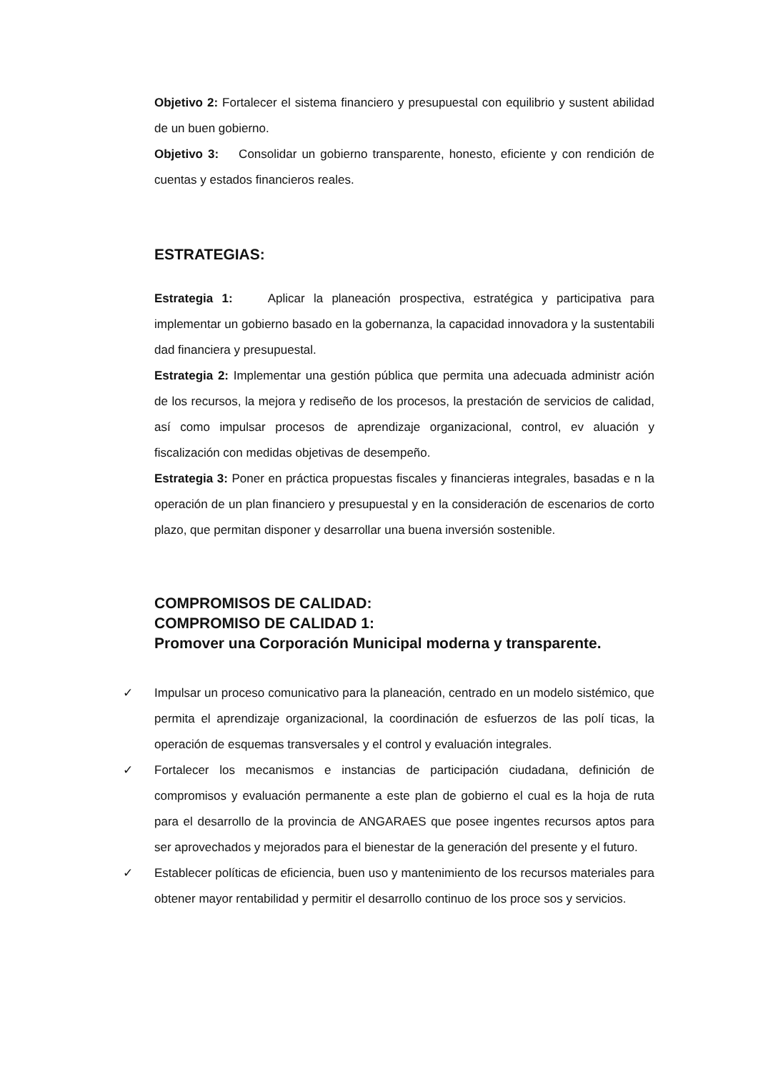Objetivo 2: Fortalecer el sistema financiero y presupuestal con equilibrio y sustent abilidad de un buen gobierno.
Objetivo 3: Consolidar un gobierno transparente, honesto, eficiente y con rendición de cuentas y estados financieros reales.
ESTRATEGIAS:
Estrategia 1: Aplicar la planeación prospectiva, estratégica y participativa para implementar un gobierno basado en la gobernanza, la capacidad innovadora y la sustentabili dad financiera y presupuestal.
Estrategia 2: Implementar una gestión pública que permita una adecuada administr ación de los recursos, la mejora y rediseño de los procesos, la prestación de servicios de calidad, así como impulsar procesos de aprendizaje organizacional, control, ev aluación y fiscalización con medidas objetivas de desempeño.
Estrategia 3: Poner en práctica propuestas fiscales y financieras integrales, basadas e n la operación de un plan financiero y presupuestal y en la consideración de escenarios de corto plazo, que permitan disponer y desarrollar una buena inversión sostenible.
COMPROMISOS DE CALIDAD:
COMPROMISO DE CALIDAD 1:
Promover una Corporación Municipal moderna y transparente.
✓ Impulsar un proceso comunicativo para la planeación, centrado en un modelo sistémico, que permita el aprendizaje organizacional, la coordinación de esfuerzos de las polí ticas, la operación de esquemas transversales y el control y evaluación integrales.
✓ Fortalecer los mecanismos e instancias de participación ciudadana, definición de compromisos y evaluación permanente a este plan de gobierno el cual es la hoja de ruta para el desarrollo de la provincia de ANGARAES que posee ingentes recursos aptos para ser aprovechados y mejorados para el bienestar de la generación del presente y el futuro.
✓ Establecer políticas de eficiencia, buen uso y mantenimiento de los recursos materiales para obtener mayor rentabilidad y permitir el desarrollo continuo de los proce sos y servicios.